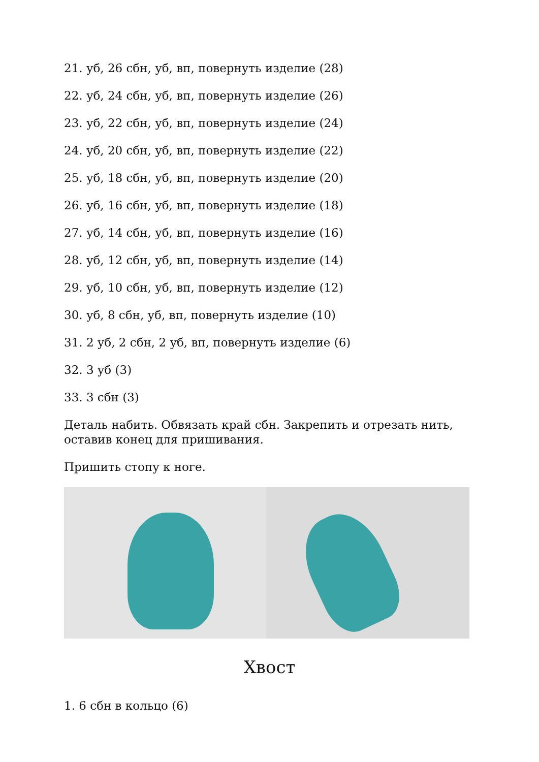21. уб, 26 сбн, уб, вп, повернуть изделие (28)
22. уб, 24 сбн, уб, вп, повернуть изделие (26)
23. уб, 22 сбн, уб, вп, повернуть изделие (24)
24. уб, 20 сбн, уб, вп, повернуть изделие (22)
25. уб, 18 сбн, уб, вп, повернуть изделие (20)
26. уб, 16 сбн, уб, вп, повернуть изделие (18)
27. уб, 14 сбн, уб, вп, повернуть изделие (16)
28. уб, 12 сбн, уб, вп, повернуть изделие (14)
29. уб, 10 сбн, уб, вп, повернуть изделие (12)
30. уб, 8 сбн, уб, вп, повернуть изделие (10)
31. 2 уб, 2 сбн, 2 уб, вп, повернуть изделие (6)
32. 3 уб (3)
33. 3 сбн (3)
Деталь набить. Обвязать край сбн. Закрепить и отрезать нить, оставив конец для пришивания.
Пришить стопу к ноге.
Хвост
1. 6 сбн в кольцо (6)